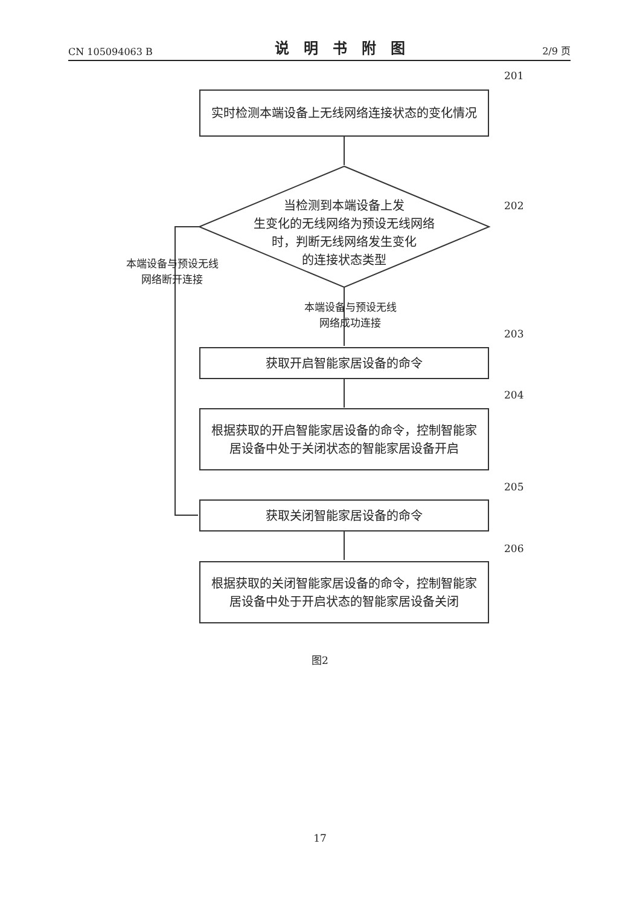CN 105094063 B 说明书附图 2/9 页
201
实时检测本端设备上无线网络连接状态的变化情况
202
当检测到本端设备上发
生变化的无线网络为预设无线网络
时，判断无线网络发生变化
的连接状态类型
本端设备与预设无线
网络断开连接
本端设备与预设无线
网络成功连接
203
获取开启智能家居设备的命令
204
根据获取的开启智能家居设备的命令，控制智能家居设备中处于关闭状态的智能家居设备开启
205
获取关闭智能家居设备的命令
206
根据获取的关闭智能家居设备的命令，控制智能家居设备中处于开启状态的智能家居设备关闭
图2
17